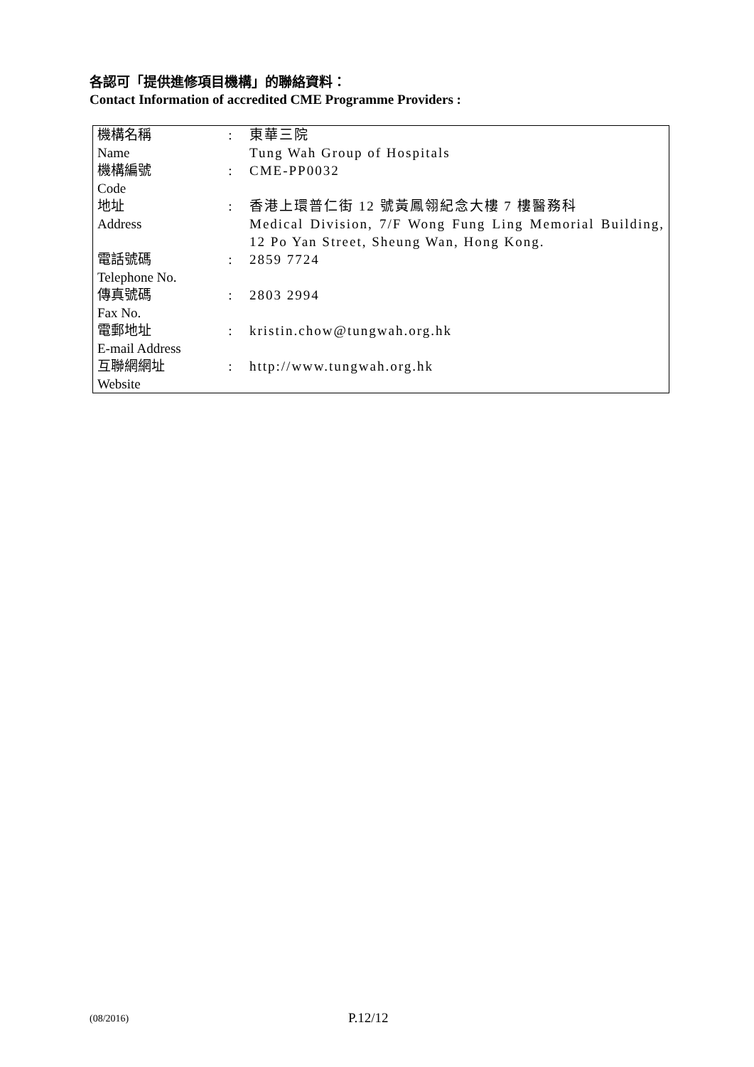各認可「提供進修項目機構」的聯絡資料：
Contact Information of accredited CME Programme Providers :
| 機構名稱 Name | : | 東華三院 Tung Wah Group of Hospitals |
| 機構編號 Code | : | CME-PP0032 |
| 地址 Address | : | 香港上環普仁街 12 號黃鳳翎紀念大樓 7 樓醫務科 Medical Division, 7/F Wong Fung Ling Memorial Building, 12 Po Yan Street, Sheung Wan, Hong Kong. |
| 電話號碼 Telephone No. | : | 2859 7724 |
| 傳真號碼 Fax No. | : | 2803 2994 |
| 電郵地址 E-mail Address | : | kristin.chow@tungwah.org.hk |
| 互聯網網址 Website | : | http://www.tungwah.org.hk |
(08/2016) P.12/12